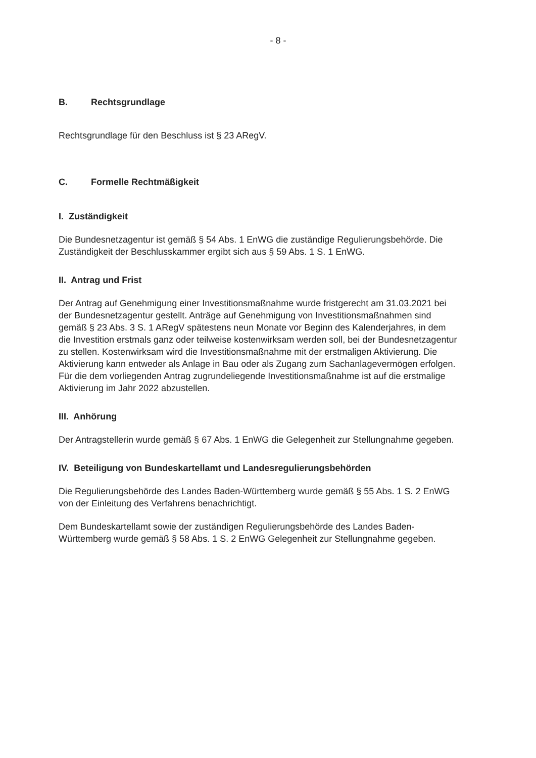- 8 -
B. Rechtsgrundlage
Rechtsgrundlage für den Beschluss ist § 23 ARegV.
C. Formelle Rechtmäßigkeit
I. Zuständigkeit
Die Bundesnetzagentur ist gemäß § 54 Abs. 1 EnWG die zuständige Regulierungsbehörde. Die Zuständigkeit der Beschlusskammer ergibt sich aus § 59 Abs. 1 S. 1 EnWG.
II. Antrag und Frist
Der Antrag auf Genehmigung einer Investitionsmaßnahme wurde fristgerecht am 31.03.2021 bei der Bundesnetzagentur gestellt. Anträge auf Genehmigung von Investitionsmaßnahmen sind gemäß § 23 Abs. 3 S. 1 ARegV spätestens neun Monate vor Beginn des Kalenderjahres, in dem die Investition erstmals ganz oder teilweise kostenwirksam werden soll, bei der Bundesnetzagentur zu stellen. Kostenwirksam wird die Investitionsmaßnahme mit der erstmaligen Aktivierung. Die Aktivierung kann entweder als Anlage in Bau oder als Zugang zum Sachanlagevermögen erfolgen. Für die dem vorliegenden Antrag zugrundeliegende Investitionsmaßnahme ist auf die erstmalige Aktivierung im Jahr 2022 abzustellen.
III. Anhörung
Der Antragstellerin wurde gemäß § 67 Abs. 1 EnWG die Gelegenheit zur Stellungnahme gegeben.
IV. Beteiligung von Bundeskartellamt und Landesregulierungsbehörden
Die Regulierungsbehörde des Landes Baden-Württemberg wurde gemäß § 55 Abs. 1 S. 2 EnWG von der Einleitung des Verfahrens benachrichtigt.
Dem Bundeskartellamt sowie der zuständigen Regulierungsbehörde des Landes Baden-Württemberg wurde gemäß § 58 Abs. 1 S. 2 EnWG Gelegenheit zur Stellungnahme gegeben.